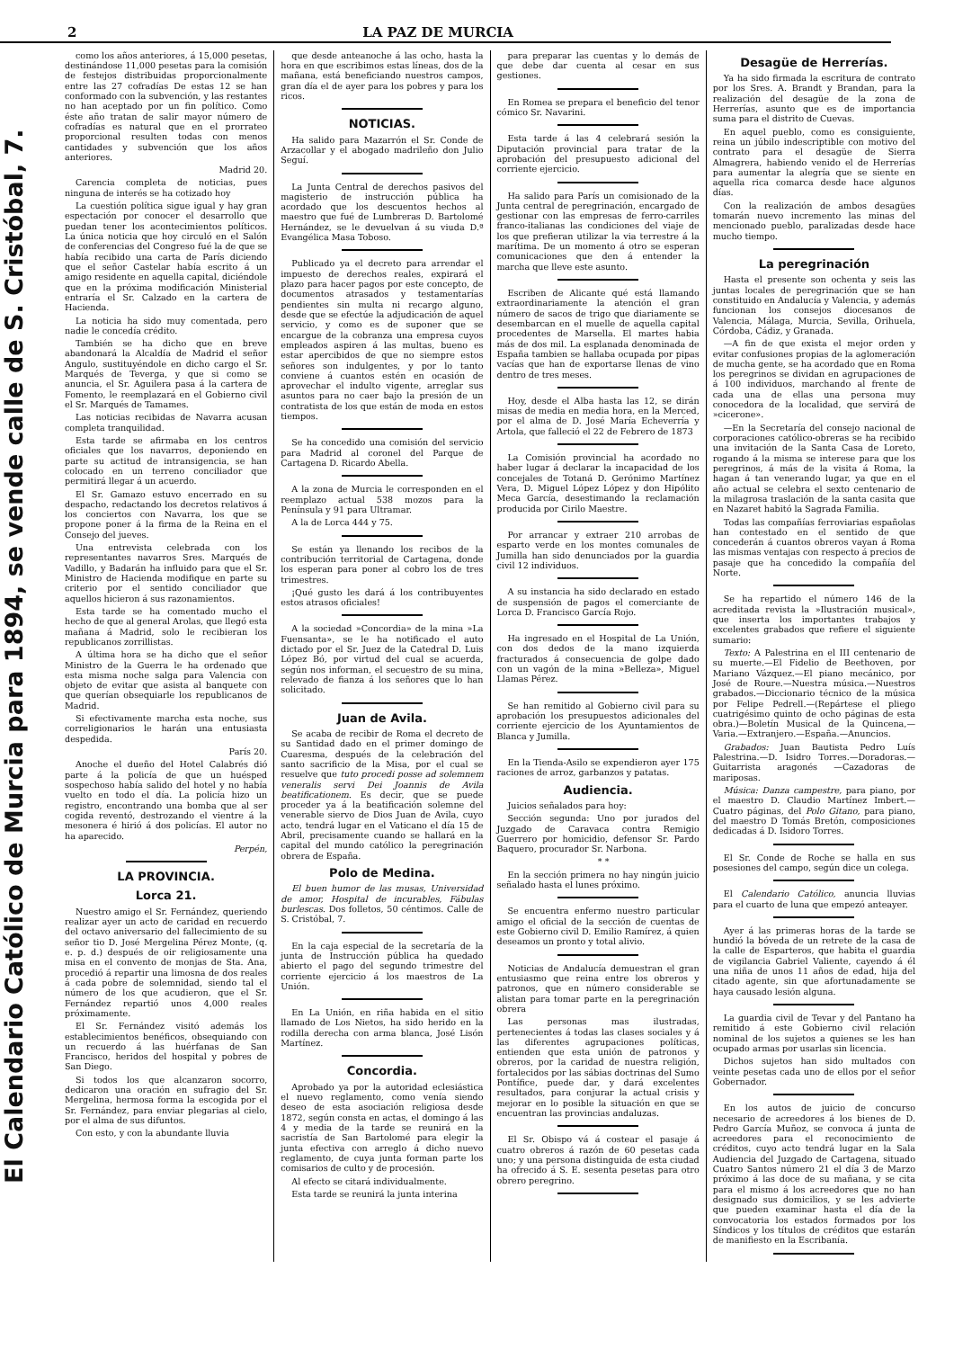2 LA PAZ DE MURCIA
El Calendario Católico de Murcia para 1894, se vende calle de S. Cristóbal, 7.
como los años anteriores, á 15,000 pesetas, destinándose 11,000 pesetas para la comisión de festejos distribuidas proporcionalmente entre las 27 cofradías De estas 12 se han conformado con la subvención, y las restantes no han aceptado por un fin político. Como éste año tratan de salir mayor número de cofradías es natural que en el prorrateo proporcional resulten todas con menos cantidades y subvención que los años anteriores.
Madrid 20.
Carencia completa de noticias, pues ninguna de interés se ha cotizado hoy
La cuestión política sigue igual y hay gran espectación por conocer el desarrollo que puedan tener los acontecimientos políticos. La única noticia que hoy circuló en el Salón de conferencias del Congreso fué la de que se había recibido una carta de París diciendo que el señor Castelar había escrito á un amigo residente en aquella capital, diciéndole que en la próxima modificación Ministerial entraría el Sr. Calzado en la cartera de Hacienda.
La noticia ha sido muy comentada, pero nadie le concedía crédito.
También se ha dicho que en breve abandonará la Alcaldía de Madrid el señor Angulo, sustituyéndole en dicho cargo el Sr. Marqués de Teverga, y que si como se anuncia, el Sr. Aguilera pasa á la cartera de Fomento, le reemplazará en el Gobierno civil el Sr. Marqués de Tamames.
Las noticias recibidas de Navarra acusan completa tranquilidad.
Esta tarde se afirmaba en los centros oficiales que los navarros, deponiendo en parte su actitud de intransigencia, se han colocado en un terreno conciliador que permitirá llegar á un acuerdo.
El Sr. Gamazo estuvo encerrado en su despacho, redactando los decretos relativos á los conciertos con Navarra, los que se propone poner á la firma de la Reina en el Consejo del jueves.
Una entrevista celebrada con los representantes navarros Sres. Marqués de Vadillo, y Badarán ha influido para que el Sr. Ministro de Hacienda modifique en parte su criterio por el sentido conciliador que aquellos hicieron á sus razonamientos.
Esta tarde se ha comentado mucho el hecho de que al general Arolas, que llegó esta mañana á Madrid, solo le recibieran los republicanos zorrillistas.
A última hora se ha dicho que el señor Ministro de la Guerra le ha ordenado que esta misma noche salga para Valencia con objeto de evitar que asista al banquete con que querían obsequiarle los republicanos de Madrid.
Si efectivamente marcha esta noche, sus correligionarios le harán una entusiasta despedida.
París 20.
Anoche el dueño del Hotel Calabrés dió parte á la policía de que un huésped sospechoso había salido del hotel y no había vuelto en todo el día. La policía hizo un registro, encontrando una bomba que al ser cogida reventó, destrozando el vientre á la mesonera é hirió á dos policías. El autor no ha aparecido.
Perpén,
LA PROVINCIA.
Lorca 21.
Nuestro amigo el Sr. Fernández, queriendo realizar ayer un acto de caridad en recuerdo del octavo aniversario del fallecimiento de su señor tio D. José Mergelina Pérez Monte, (q. e. p. d.) después de oir religiosamente una misa en el convento de monjas de Sta. Ana, procedió á repartir una limosna de dos reales á cada pobre de solemnidad, siendo tal el número de los que acudieron, que el Sr. Fernández repartió unos 4,000 reales próximamente.
El Sr. Fernández visitó además los establecimientos benéficos, obsequiando con un recuerdo á las huérfanas de San Francisco, heridos del hospital y pobres de San Diego.
Si todos los que alcanzaron socorro, dedicaron una oración en sufragio del Sr. Mergelina, hermosa forma la escogida por el Sr. Fernández, para enviar plegarias al cielo, por el alma de sus difuntos.
Con esto, y con la abundante lluvia
que desde anteanoche á las ocho, hasta la hora en que escribimos estas líneas, dos de la mañana, está beneficiando nuestros campos, gran día el de ayer para los pobres y para los ricos.
NOTICIAS.
Ha salido para Mazarrón el Sr. Conde de Arzacollar y el abogado madrileño don Julio Seguí.
La Junta Central de derechos pasivos del magisterio de instrucción pública ha acordado que los descuentos hechos al maestro que fué de Lumbreras D. Bartolomé Hernández, se le devuelvan á su viuda D.ª Evangélica Masa Toboso.
Publicado ya el decreto para arrendar el impuesto de derechos reales, expirará el plazo para hacer pagos por este concepto, de documentos atrasados y testamentarías pendientes sin multa ni recargo alguno, desde que se efectúe la adjudicación de aquel servicio, y como es de suponer que se encargue de la cobranza una empresa cuyos empleados aspiren á las multas, bueno es estar apercibidos de que no siempre estos señores son indulgentes, y por lo tanto conviene á cuantos estén en ocasión de aprovechar el indulto vigente, arreglar sus asuntos para no caer bajo la presión de un contratista de los que están de moda en estos tiempos.
Se ha concedido una comisión del servicio para Madrid al coronel del Parque de Cartagena D. Ricardo Abella.
A la zona de Murcia le corresponden en el reemplazo actual 538 mozos para la Península y 91 para Ultramar.
A la de Lorca 444 y 75.
Se están ya llenando los recibos de la contribución territorial de Cartagena, donde los esperan para poner al cobro los de tres trimestres.
¡Qué gusto les dará á los contribuyentes estos atrasos oficiales!
A la sociedad »Concordia» de la mina »La Fuensanta», se le ha notificado el auto dictado por el Sr. Juez de la Catedral D. Luis López Bó, por virtud del cual se acuerda, según nos informan, el secuestro de su mina, relevado de fianza á los señores que lo han solicitado.
Juan de Avila.
Se acaba de recibir de Roma el decreto de su Santidad dado en el primer domingo de Cuaresma, después de la celebración del santo sacrificio de la Misa, por el cual se resuelve que tuto procedi posse ad solemnem veneralis servi Dei Joannis de Avila beatificationem. Es decir, que se puede proceder ya á la beatificación solemne del venerable siervo de Dios Juan de Avila, cuyo acto, tendrá lugar en el Vaticano el día 15 de Abril, precisamente cuando se hallará en la capital del mundo católico la peregrinación obrera de España.
Polo de Medina.
El buen humor de las musas, Universidad de amor, Hospital de incurables, Fábulas burlescas. Dos folletos, 50 céntimos. Calle de S. Cristóbal, 7.
En la caja especial de la secretaría de la junta de Instrucción pública ha quedado abierto el pago del segundo trimestre del corriente ejercicio á los maestros de La Unión.
En La Unión, en riña habida en el sitio llamado de Los Nietos, ha sido herido en la rodilla derecha con arma blanca, José Lisón Martínez.
Concordia.
Aprobado ya por la autoridad eclesiástica el nuevo reglamento, como venía siendo deseo de esta asociación religiosa desde 1872, según consta en actas, el domingo á las 4 y media de la tarde se reunirá en la sacristía de San Bartolomé para elegir la junta efectiva con arreglo á dicho nuevo reglamento, de cuya junta forman parte los comisarios de culto y de procesión.
Al efecto se citará individualmente.
Esta tarde se reunirá la junta interina
para preparar las cuentas y lo demás de que debe dar cuenta al cesar en sus gestiones.
En Romea se prepara el beneficio del tenor cómico Sr. Navarini.
Esta tarde á las 4 celebrará sesión la Diputación provincial para tratar de la aprobación del presupuesto adicional del corriente ejercicio.
Ha salido para París un comisionado de la Junta central de peregrinación, encargado de gestionar con las empresas de ferro-carriles franco-italianas las condiciones del viaje de los que prefieran utilizar la via terrestre á la marítima. De un momento á otro se esperan comunicaciones que den á entender la marcha que lleve este asunto.
Escriben de Alicante qué está llamando extraordinariamente la atención el gran número de sacos de trigo que diariamente se desembarcan en el muelle de aquella capital procedentes de Marsella. El martes habia más de dos mil. La esplanada denominada de España tambien se hallaba ocupada por pipas vacías que han de exportarse llenas de vino dentro de tres meses.
Hoy, desde el Alba hasta las 12, se dirán misas de media en media hora, en la Merced, por el alma de D. José María Echeverría y Artola, que falleció el 22 de Febrero de 1873
La Comisión provincial ha acordado no haber lugar á declarar la incapacidad de los concejales de Totaná D. Gerónimo Martínez Vera, D. Miguel López López y don Hipólito Meca García, desestimando la reclamación producida por Cirilo Maestre.
Por arrancar y extraer 210 arrobas de esparto verde en los montes comunales de Jumilla han sido denunciados por la guardia civil 12 individuos.
A su instancia ha sido declarado en estado de suspensión de pagos el comerciante de Lorca D. Francisco García Rojo.
Ha ingresado en el Hospital de La Unión, con dos dedos de la mano izquierda fracturados á consecuencia de golpe dado con un vagón de la mina »Belleza», Miguel Llamas Pérez.
Se han remitido al Gobierno civil para su aprobación los presupuestos adicionales del corriente ejercicio de los Ayuntamientos de Blanca y Jumilla.
En la Tienda-Asilo se expendieron ayer 175 raciones de arroz, garbanzos y patatas.
Audiencia.
Juicios señalados para hoy:
Sección segunda: Uno por jurados del Juzgado de Caravaca contra Remigio Guerrero por homicidio, defensor Sr. Pardo Baquero, procurador Sr. Narbona.
* *
En la sección primera no hay ningún juicio señalado hasta el lunes próximo.
Se encuentra enfermo nuestro particular amigo el oficial de la sección de cuentas de este Gobierno civil D. Emilio Ramírez, á quien deseamos un pronto y total alivio.
Noticias de Andalucía demuestran el gran entusiasmo que reina entre los obreros y patronos, que en número considerable se alistan para tomar parte en la peregrinación obrera
Las personas mas ilustradas, pertenecientes á todas las clases sociales y á las diferentes agrupaciones políticas, entienden que esta unión de patronos y obreros, por la caridad de nuestra religión, fortalecidos por las sábias doctrinas del Sumo Pontífice, puede dar, y dará excelentes resultados, para conjurar la actual crisis y mejorar en lo posible la situación en que se encuentran las provincias andaluzas.
El Sr. Obispo vá á costear el pasaje á cuatro obreros á razón de 60 pesetas cada uno; y una persona distinguida de esta ciudad ha ofrecido á S. E. sesenta pesetas para otro obrero peregrino.
Desagüe de Herrerías.
Ya ha sido firmada la escritura de contrato por los Sres. A. Brandt y Brandan, para la realización del desagüe de la zona de Herrerías, asunto que es de importancia suma para el distrito de Cuevas.
En aquel pueblo, como es consiguiente, reina un júbilo indescriptible con motivo del contrato para el desagüe de Sierra Almagrera, habiendo venido el de Herrerías para aumentar la alegría que se siente en aquella rica comarca desde hace algunos días.
Con la realización de ambos desagües tomarán nuevo incremento las minas del mencionado pueblo, paralizadas desde hace mucho tiempo.
La peregrinación
Hasta el presente son ochenta y seis las juntas locales de peregrinación que se han constituido en Andalucía y Valencia, y además funcionan los consejos diocesanos de Valencia, Málaga, Murcia, Sevilla, Orihuela, Córdoba, Cádiz, y Granada.
—A fin de que exista el mejor orden y evitar confusiones propias de la aglomeración de mucha gente, se ha acordado que en Roma los peregrinos se dividan en agrupaciones de á 100 individuos, marchando al frente de cada una de ellas una persona muy conocedora de la localidad, que servirá de »cicerone».
—En la Secretaría del consejo nacional de corporaciones católico-obreras se ha recibido una invitación de la Santa Casa de Loreto, rogando á la misma se interese para que los peregrinos, á más de la visita á Roma, la hagan á tan venerando lugar, ya que en el año actual se celebra el sexto centenario de la milagrosa traslación de la santa casita que en Nazaret habitó la Sagrada Familia.
Todas las compañías ferroviarias españolas han contestado en el sentido de que concederán á cuantos obreros vayan á Roma las mismas ventajas con respecto á precios de pasaje que ha concedido la compañía del Norte.
Se ha repartido el número 146 de la acreditada revista la »Ilustración musical», que inserta los importantes trabajos y excelentes grabados que refiere el siguiente sumario:
Texto: A Palestrina en el III centenario de su muerte.—El Fidelio de Beethoven, por Mariano Vázquez.—El piano mecánico, por José de Roure.—Nuestra música.—Nuestros grabados.—Diccionario técnico de la música por Felipe Pedrell.—(Repártese el pliego cuatrigésimo quinto de ocho páginas de esta obra.)—Boletín Musical de la Quincena,—Varia.—Extranjero.—España.—Anuncios.
Grabados: Juan Bautista Pedro Luís Palestrina.—D. Isidro Torres.—Doradoras.—Guitarrista aragonés —Cazadoras de mariposas.
Música: Danza campestre, para piano, por el maestro D. Claudio Martínez Imbert.—Cuatro páginas, del Polo Gitano, para piano, del maestro D Tomás Bretón, composiciones dedicadas á D. Isidoro Torres.
El Sr. Conde de Roche se halla en sus posesiones del campo, según dice un colega.
El Calendario Católico, anuncia lluvias para el cuarto de luna que empezó anteayer.
Ayer á las primeras horas de la tarde se hundió la bóveda de un retrete de la casa de la calle de Esparteros, que habita el guardia de vigilancia Gabriel Valiente, cayendo á él una niña de unos 11 años de edad, hija del citado agente, sin que afortunadamente se haya causado lesión alguna.
La guardia civil de Tevar y del Pantano ha remitido á este Gobierno civil relación nominal de los sujetos a quienes se les han ocupado armas por usarlas sin licencia.
Dichos sujetos han sido multados con veinte pesetas cada uno de ellos por el señor Gobernador.
En los autos de juicio de concurso necesario de acreedores á los bienes de D. Pedro García Muñoz, se convoca á junta de acreedores para el reconocimiento de créditos, cuyo acto tendrá lugar en la Sala Audiencia del Juzgado de Cartagena, situado Cuatro Santos número 21 el día 3 de Marzo próximo á las doce de su mañana, y se cita para el mismo á los acreedores que no han designado sus domicilios, y se les advierte que pueden examinar hasta el día de la convocatoria los estados formados por los Síndicos y los títulos de créditos que estarán de manifiesto en la Escribanía.